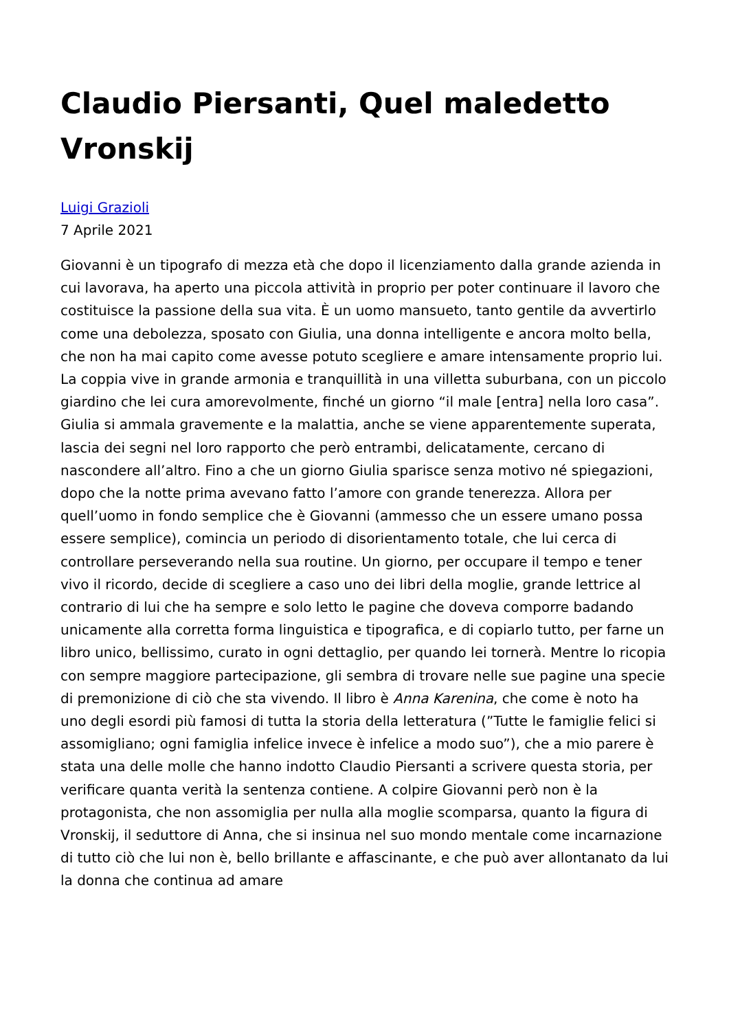Claudio Piersanti, Quel maledetto Vronskij
Luigi Grazioli
7 Aprile 2021
Giovanni è un tipografo di mezza età che dopo il licenziamento dalla grande azienda in cui lavorava, ha aperto una piccola attività in proprio per poter continuare il lavoro che costituisce la passione della sua vita. È un uomo mansueto, tanto gentile da avvertirlo come una debolezza, sposato con Giulia, una donna intelligente e ancora molto bella, che non ha mai capito come avesse potuto scegliere e amare intensamente proprio lui. La coppia vive in grande armonia e tranquillità in una villetta suburbana, con un piccolo giardino che lei cura amorevolmente, finché un giorno “il male [entra] nella loro casa”. Giulia si ammala gravemente e la malattia, anche se viene apparentemente superata, lascia dei segni nel loro rapporto che però entrambi, delicatamente, cercano di nascondere all’altro. Fino a che un giorno Giulia sparisce senza motivo né spiegazioni, dopo che la notte prima avevano fatto l’amore con grande tenerezza. Allora per quell’uomo in fondo semplice che è Giovanni (ammesso che un essere umano possa essere semplice), comincia un periodo di disorientamento totale, che lui cerca di controllare perseverando nella sua routine. Un giorno, per occupare il tempo e tener vivo il ricordo, decide di scegliere a caso uno dei libri della moglie, grande lettrice al contrario di lui che ha sempre e solo letto le pagine che doveva comporre badando unicamente alla corretta forma linguistica e tipografica, e di copiarlo tutto, per farne un libro unico, bellissimo, curato in ogni dettaglio, per quando lei tornerà. Mentre lo ricopia con sempre maggiore partecipazione, gli sembra di trovare nelle sue pagine una specie di premonizione di ciò che sta vivendo. Il libro è Anna Karenina, che come è noto ha uno degli esordi più famosi di tutta la storia della letteratura (”Tutte le famiglie felici si assomigliano; ogni famiglia infelice invece è infelice a modo suo”), che a mio parere è stata una delle molle che hanno indotto Claudio Piersanti a scrivere questa storia, per verificare quanta verità la sentenza contiene. A colpire Giovanni però non è la protagonista, che non assomiglia per nulla alla moglie scomparsa, quanto la figura di Vronskij, il seduttore di Anna, che si insinua nel suo mondo mentale come incarnazione di tutto ciò che lui non è, bello brillante e affascinante, e che può aver allontanato da lui la donna che continua ad amare